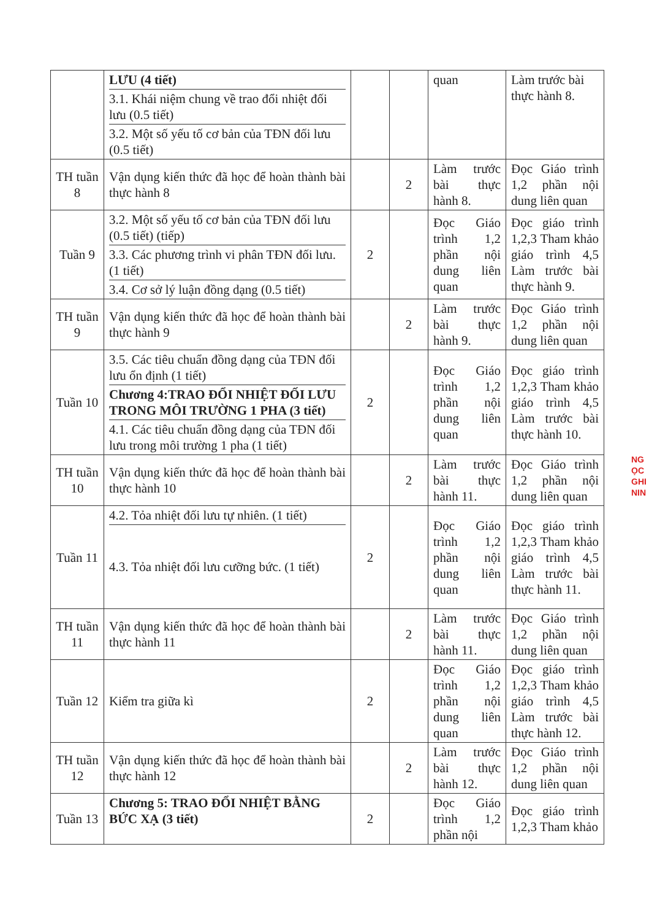| | LƯU (4 tiết) 3.1. Khái niệm chung về trao đổi nhiệt đối lưu (0.5 tiết) 3.2. Một số yếu tố cơ bản của TĐN đối lưu (0.5 tiết) | | | quan | Làm trước bài thực hành 8. |
| TH tuần 8 | Vận dụng kiến thức đã học để hoàn thành bài thực hành 8 | | 2 | Làm trước bài thực hành 8. | Đọc Giáo trình 1,2 phần nội dung liên quan |
| Tuần 9 | 3.2. Một số yếu tố cơ bản của TĐN đối lưu (0.5 tiết) (tiếp) 3.3. Các phương trình vi phân TĐN đối lưu.(1 tiết) 3.4. Cơ sở lý luận đồng dạng (0.5 tiết) | 2 | | Đọc Giáo trình 1,2 phần nội dung liên quan | Đọc giáo trình 1,2,3 Tham khảo giáo trình 4,5 Làm trước bài thực hành 9. |
| TH tuần 9 | Vận dụng kiến thức đã học để hoàn thành bài thực hành 9 | | 2 | Làm trước bài thực hành 9. | Đọc Giáo trình 1,2 phần nội dung liên quan |
| Tuần 10 | 3.5. Các tiêu chuẩn đồng dạng của TĐN đối lưu ổn định (1 tiết) Chương 4:TRAO ĐỔI NHIỆT ĐỐI LƯU TRONG MÔI TRƯỜNG 1 PHA (3 tiết) 4.1. Các tiêu chuẩn đồng dạng của TĐN đối lưu trong môi trường 1 pha (1 tiết) | 2 | | Đọc Giáo trình 1,2 phần nội dung liên quan | Đọc giáo trình 1,2,3 Tham khảo giáo trình 4,5 Làm trước bài thực hành 10. |
| TH tuần 10 | Vận dụng kiến thức đã học để hoàn thành bài thực hành 10 | | 2 | Làm trước bài thực hành 11. | Đọc Giáo trình 1,2 phần nội dung liên quan |
| Tuần 11 | 4.2. Tỏa nhiệt đối lưu tự nhiên. (1 tiết) 4.3. Tỏa nhiệt đối lưu cưỡng bức. (1 tiết) | 2 | | Đọc Giáo trình 1,2 phần nội dung liên quan | Đọc giáo trình 1,2,3 Tham khảo giáo trình 4,5 Làm trước bài thực hành 11. |
| TH tuần 11 | Vận dụng kiến thức đã học để hoàn thành bài thực hành 11 | | 2 | Làm trước bài thực hành 11. | Đọc Giáo trình 1,2 phần nội dung liên quan |
| Tuần 12 | Kiểm tra giữa kì | 2 | | Đọc Giáo trình 1,2 phần nội dung liên quan | Đọc giáo trình 1,2,3 Tham khảo giáo trình 4,5 Làm trước bài thực hành 12. |
| TH tuần 12 | Vận dụng kiến thức đã học để hoàn thành bài thực hành 12 | | 2 | Làm trước bài thực hành 12. | Đọc Giáo trình 1,2 phần nội dung liên quan |
| Tuần 13 | Chương 5: TRAO ĐỔI NHIỆT BẰNG BỨC XẠ (3 tiết) | 2 | | Đọc Giáo trình 1,2 phần nội | Đọc giáo trình 1,2,3 Tham khảo |
NG
ỌC
GHI
NIN